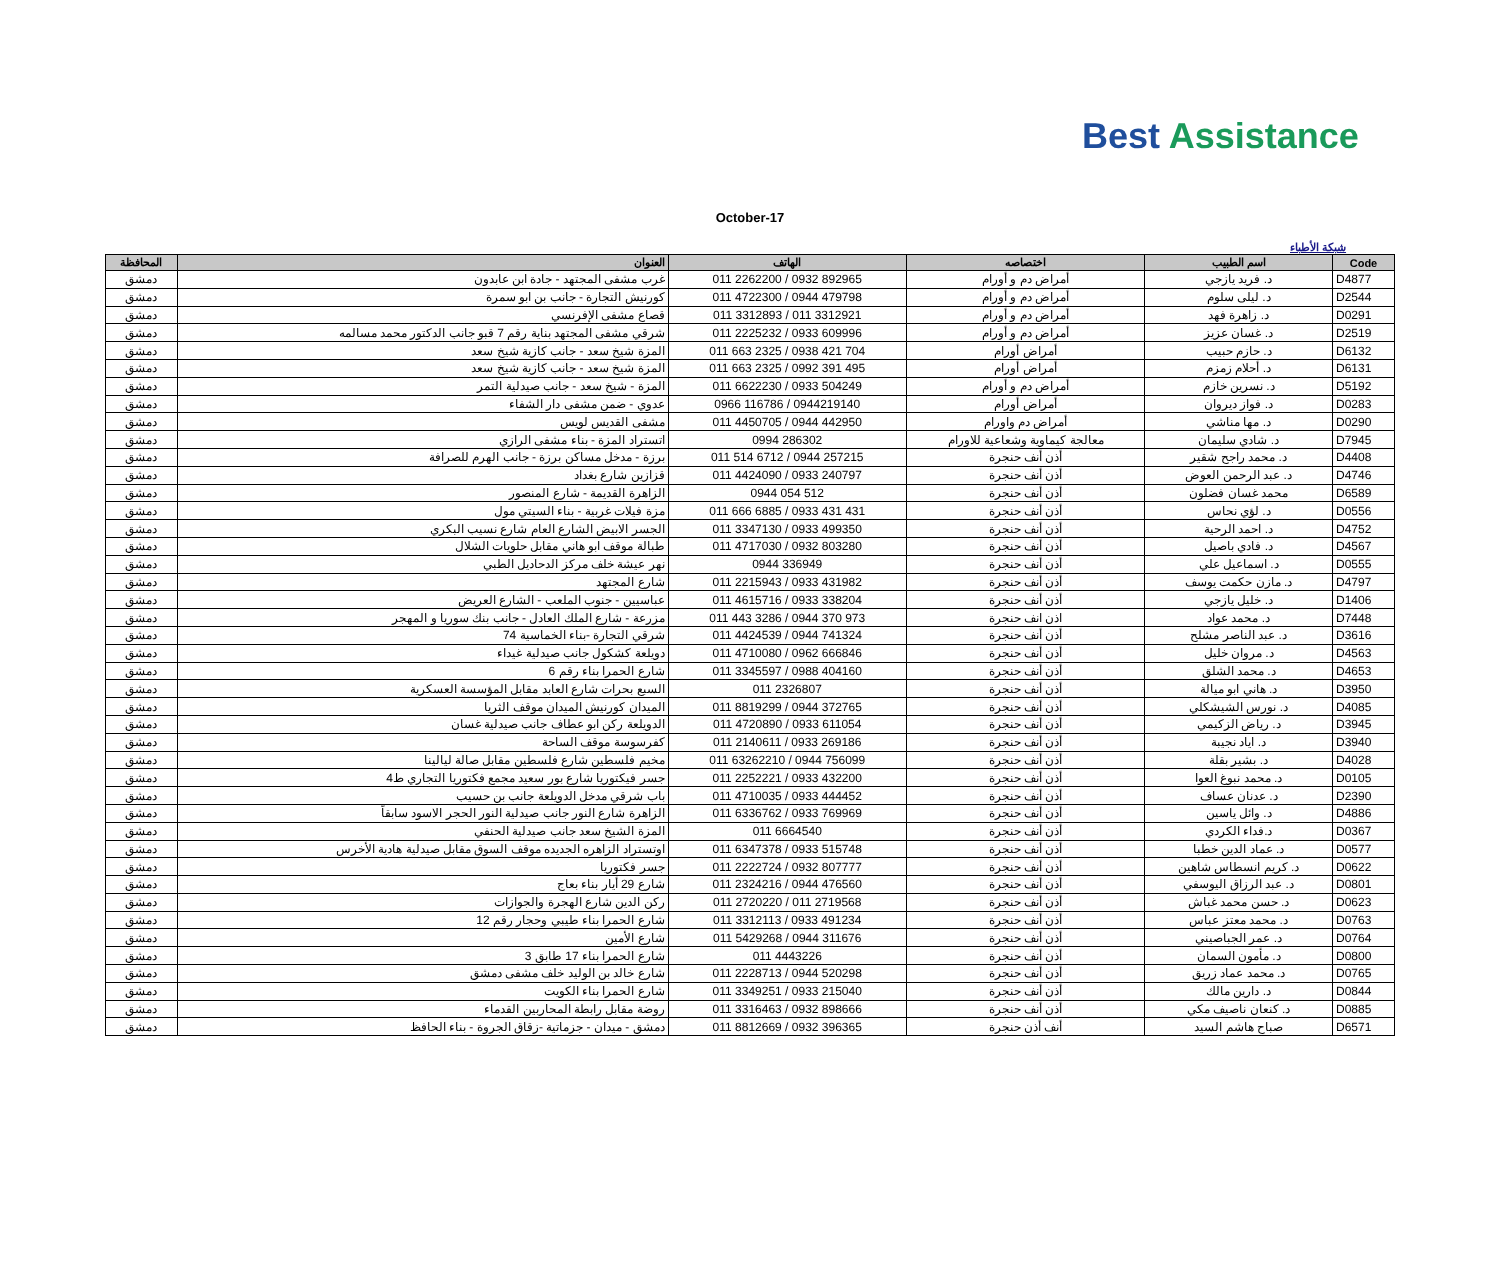Best Assistance
October-17
شبكة الأطباء
| المحافظة | العنوان | الهاتف | اختصاصه | اسم الطبيب | Code |
| --- | --- | --- | --- | --- | --- |
| دمشق | غرب مشفى المجتهد - جادة ابن عابدون | 011 2262200 / 0932 892965 | أمراض دم و أورام | د. فريد يازجي | D4877 |
| دمشق | كورنيش التجارة - جانب بن ابو سمرة | 011 4722300 / 0944 479798 | أمراض دم و أورام | د. ليلى سلوم | D2544 |
| دمشق | قصاع مشفى الإفرنسي | 011 3312893 / 011 3312921 | أمراض دم و أورام | د. زاهرة فهد | D0291 |
| دمشق | شرقي مشفى المجتهد بناية رقم 7 قبو جانب الدكتور محمد مسالمه | 011 2225232 / 0933 609996 | أمراض دم و أورام | د. غسان عزيز | D2519 |
| دمشق | المزة شيخ سعد - جانب كازية شيخ سعد | 011 663 2325 / 0938 421 704 | أمراض أورام | د. حازم حبيب | D6132 |
| دمشق | المزة شيخ سعد - جانب كازية شيخ سعد | 011 663 2325 / 0992 391 495 | أمراض أورام | د. أحلام زمزم | D6131 |
| دمشق | المزة - شيخ سعد - جانب صيدلية التمر | 011 6622230 / 0933 504249 | أمراض دم و أورام | د. نسرين خازم | D5192 |
| دمشق | عدوي - ضمن مشفى دار الشفاء | 0966 116786 / 0944219140 | أمراض أورام | د. فواز ديروان | D0283 |
| دمشق | مشفى القديس لويس | 011 4450705 / 0944 442950 | أمراض دم واورام | د. مها مناشي | D0290 |
| دمشق | اتستراد المزة - بناء مشفى الرازي | 0994 286302 | معالجة كيماوية وشعاعية للاورام | د. شادي سليمان | D7945 |
| دمشق | برزة - مدخل مساكن برزة - جانب الهرم للصرافة | 011 514 6712 / 0944 257215 | أذن أنف حنجرة | د. محمد راجح شقير | D4408 |
| دمشق | قزازين شارع بغداد | 011 4424090 / 0933 240797 | أذن أنف حنجرة | د. عبد الرحمن العوض | D4746 |
| دمشق | الزاهرة القديمة - شارع المنصور | 0944 054 512 | أذن أنف حنجرة | محمد غسان فضلون | D6589 |
| دمشق | مزة فيلات غربية - بناء السيتي مول | 011 666 6885 / 0933 431 431 | أذن أنف حنجرة | د. لؤي نحاس | D0556 |
| دمشق | الجسر الابيض الشارع العام شارع نسيب البكري | 011 3347130 / 0933 499350 | أذن أنف حنجرة | د. احمد الرحية | D4752 |
| دمشق | طبالة موقف ابو هاني مقابل حلويات الشلال | 011 4717030 / 0932 803280 | أذن أنف حنجرة | د. فادي باصيل | D4567 |
| دمشق | نهر عيشة خلف مركز الدحاديل الطبي | 0944 336949 | أذن أنف حنجرة | د. اسماعيل علي | D0555 |
| دمشق | شارع المجتهد | 011 2215943 / 0933 431982 | أذن أنف حنجرة | د. مازن حكمت يوسف | D4797 |
| دمشق | عباسيين - جنوب الملعب - الشارع العريض | 011 4615716 / 0933 338204 | أذن أنف حنجرة | د. خليل يازجي | D1406 |
| دمشق | مزرعة - شارع الملك العادل - جانب بنك سوريا و المهجر | 011 443 3286 / 0944 370 973 | اذن انف حنجرة | د. محمد عواد | D7448 |
| دمشق | شرقي التجارة -بناء الخماسية 74 | 011 4424539 / 0944 741324 | أذن أنف حنجرة | د. عبد الناصر مشلح | D3616 |
| دمشق | دويلعة كشكول جانب صيدلية غيداء | 011 4710080 / 0962 666846 | أذن أنف حنجرة | د. مروان خليل | D4563 |
| دمشق | شارع الحمرا بناء رقم 6 | 011 3345597 / 0988 404160 | أذن أنف حنجرة | د. محمد الشلق | D4653 |
| دمشق | السبع بحرات شارع العابد مقابل المؤسسة العسكرية | 011 2326807 | أذن أنف حنجرة | د. هاني ابو ميالة | D3950 |
| دمشق | الميدان كورنيش الميدان موقف الثريا | 011 8819299 / 0944 372765 | أذن أنف حنجرة | د. نورس الشيشكلي | D4085 |
| دمشق | الدويلعة ركن ابو عطاف جانب صيدلية غسان | 011 4720890 / 0933 611054 | أذن أنف حنجرة | د. رياض الزكيمي | D3945 |
| دمشق | كفرسوسة موقف الساحة | 011 2140611 / 0933 269186 | أذن أنف حنجرة | د. اياد نجيبة | D3940 |
| دمشق | مخيم فلسطين شارع فلسطين مقابل صالة ليالينا | 011 63262210 / 0944 756099 | أذن أنف حنجرة | د. بشير بقلة | D4028 |
| دمشق | جسر فيكتوريا شارع بور سعيد مجمع فكتوريا التجاري ط4 | 011 2252221 / 0933 432200 | أذن أنف حنجرة | د. محمد نبوغ العوا | D0105 |
| دمشق | باب شرقي مدخل الدويلعة جانب بن حسيب | 011 4710035 / 0933 444452 | أذن أنف حنجرة | د. عدنان عساف | D2390 |
| دمشق | الزاهرة شارع النور جانب صيدلية النور الحجر الاسود سابقاً | 011 6336762 / 0933 769969 | أذن أنف حنجرة | د. وائل ياسين | D4886 |
| دمشق | المزة الشيخ سعد جانب صيدلية الحنفي | 011 6664540 | أذن أنف حنجرة | د.فداء الكردي | D0367 |
| دمشق | اوتستراد الزاهره الجديده موقف السوق مقابل صيدلية هادية الأخرس | 011 6347378 / 0933 515748 | أذن أنف حنجرة | د. عماد الدين خطبا | D0577 |
| دمشق | جسر فكتوريا | 011 2222724 / 0932 807777 | أذن أنف حنجرة | د. كريم انسطاس شاهين | D0622 |
| دمشق | شارع 29 أيار بناء بعاج | 011 2324216 / 0944 476560 | أذن أنف حنجرة | د. عبد الرزاق اليوسفي | D0801 |
| دمشق | ركن الدين شارع الهجرة والجوازات | 011 2720220 / 011 2719568 | أذن أنف حنجرة | د. حسن محمد غباش | D0623 |
| دمشق | شارع الحمرا بناء طيبي وحجار رقم 12 | 011 3312113 / 0933 491234 | أذن أنف حنجرة | د. محمد معتز عباس | D0763 |
| دمشق | شارع الأمين | 011 5429268 / 0944 311676 | أذن أنف حنجرة | د. عمر الجباصيني | D0764 |
| دمشق | شارع الحمرا بناء 17 طابق 3 | 011 4443226 | أذن أنف حنجرة | د. مأمون السمان | D0800 |
| دمشق | شارع خالد بن الوليد خلف مشفى دمشق | 011 2228713 / 0944 520298 | أذن أنف حنجرة | د. محمد عماد زريق | D0765 |
| دمشق | شارع الحمرا بناء الكويت | 011 3349251 / 0933 215040 | أذن أنف حنجرة | د. دارين مالك | D0844 |
| دمشق | روضة مقابل رابطة المحاربين القدماء | 011 3316463 / 0932 898666 | أذن أنف حنجرة | د. كنعان ناصيف مكي | D0885 |
| دمشق | دمشق - ميدان - جزماتية -زقاق الجروة - بناء الحافظ | 011 8812669 / 0932 396365 | أنف أذن حنجرة | صباح هاشم السيد | D6571 |